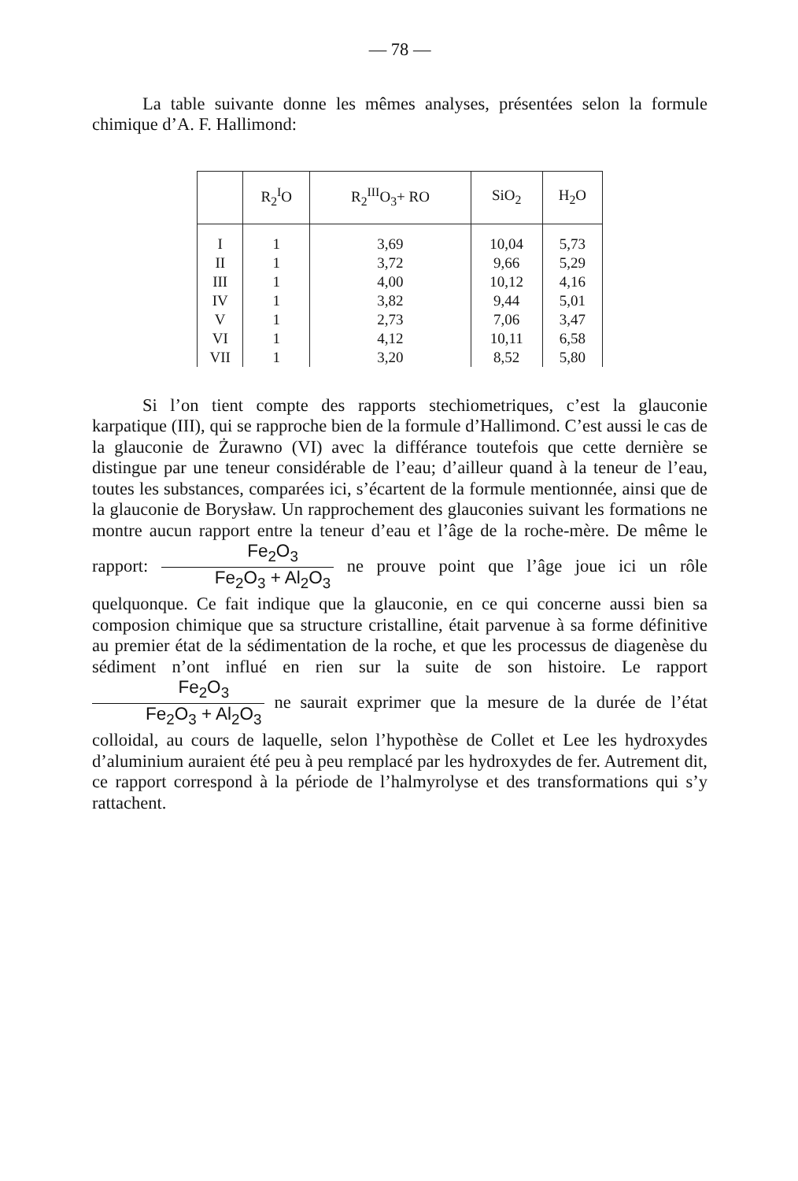— 78 —
La table suivante donne les mêmes analyses, présentées selon la formule chimique d’A. F. Hallimond:
| | R<sub>2</sub><sup>I</sup>O | R<sub>2</sub><sup>III</sup>O<sub>3</sub>+ RO | SiO<sub>2</sub> | H<sub>2</sub>O |
| --- | --- | --- | --- | --- |
| I | 1 | 3,69 | 10,04 | 5,73 |
| II | 1 | 3,72 | 9,66 | 5,29 |
| III | 1 | 4,00 | 10,12 | 4,16 |
| IV | 1 | 3,82 | 9,44 | 5,01 |
| V | 1 | 2,73 | 7,06 | 3,47 |
| VI | 1 | 4,12 | 10,11 | 6,58 |
| VII | 1 | 3,20 | 8,52 | 5,80 |
Si l’on tient compte des rapports stechiometriques, c’est la glauconie karpatique (III), qui se rapproche bien de la formule d’Hallimond. C’est aussi le cas de la glauconie de Żurawno (VI) avec la différance toutefois que cette dernière se distingue par une teneur considérable de l’eau; d’ailleur quand à la teneur de l’eau, toutes les substances, comparées ici, s’écartent de la formule mentionnée, ainsi que de la glauconie de Borysław. Un rapprochement des glauconies suivant les formations ne montre aucun rapport entre la teneur d’eau et l’âge de la roche-mère. De même le rapport: Fe<sub>2</sub>O<sub>3</sub> Fe<sub>2</sub>O<sub>3</sub> + Al<sub>2</sub>O<sub>3</sub> ne prouve point que l’âge joue ici un rôle quelquonque. Ce fait indique que la glauconie, en ce qui concerne aussi bien sa composion chimique que sa structure cristalline, était parvenue à sa forme définitive au premier état de la sédimentation de la roche, et que les processus de diagenèse du sédiment n’ont influé en rien sur la suite de son histoire. Le rapport Fe<sub>2</sub>O<sub>3</sub> Fe<sub>2</sub>O<sub>3</sub> + Al<sub>2</sub>O<sub>3</sub> ne saurait exprimer que la mesure de la durée de l’état colloidal, au cours de laquelle, selon l’hypothèse de Collet et Lee les hydroxydes d’aluminium auraient été peu à peu remplacé par les hydroxydes de fer. Autrement dit, ce rapport correspond à la période de l’halmyrolyse et des transformations qui s’y rattachent.